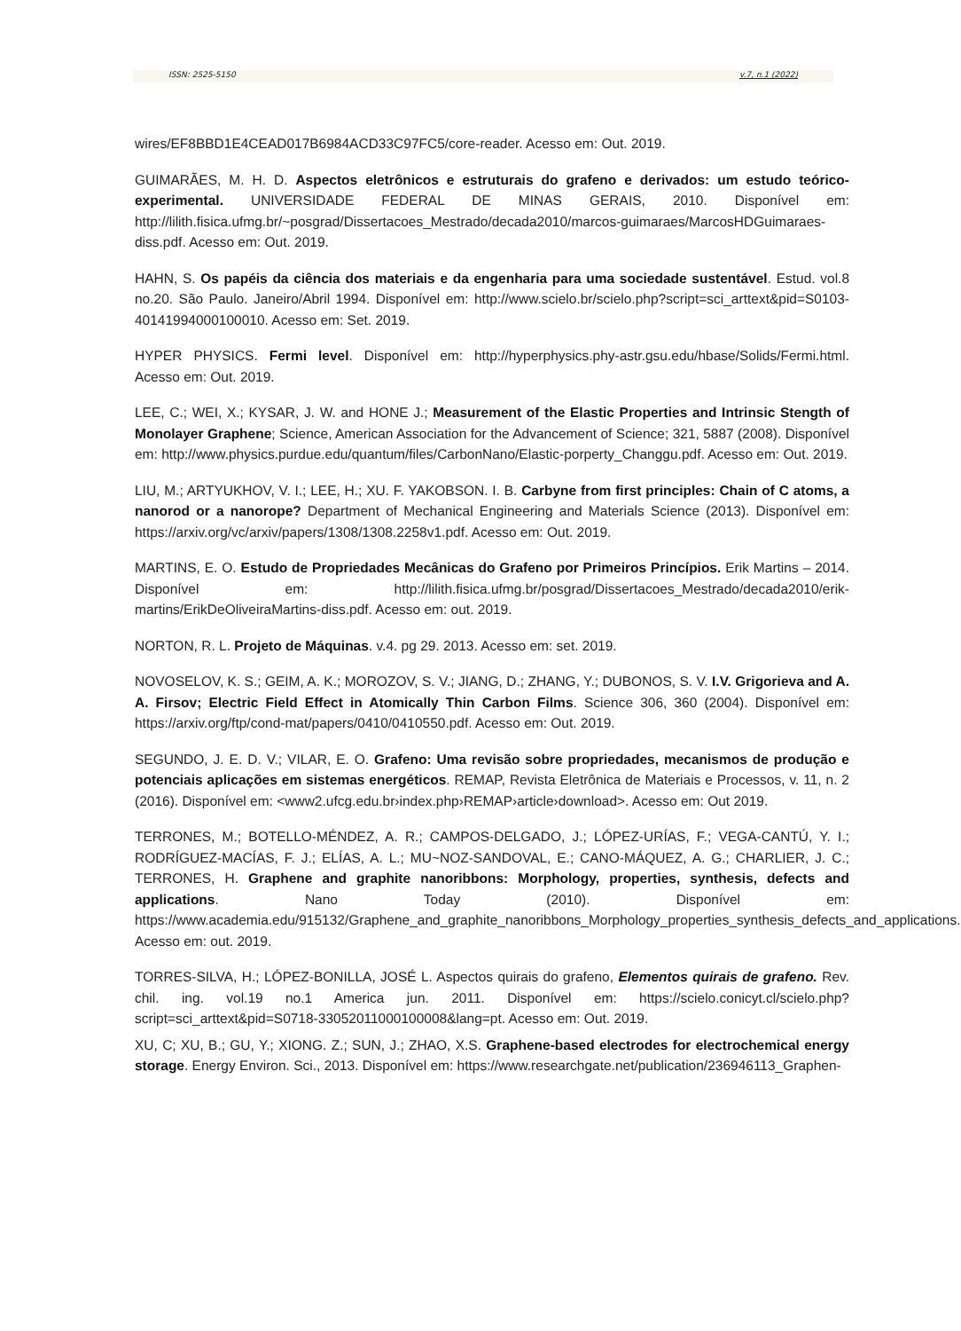ISSN: 2525-5150 v.7, n.1 (2022)
wires/EF8BBD1E4CEAD017B6984ACD33C97FC5/core-reader. Acesso em: Out. 2019.
GUIMARÃES, M. H. D. Aspectos eletrônicos e estruturais do grafeno e derivados: um estudo teórico-experimental. UNIVERSIDADE FEDERAL DE MINAS GERAIS, 2010. Disponível em: http://lilith.fisica.ufmg.br/~posgrad/Dissertacoes_Mestrado/decada2010/marcos-guimaraes/MarcosHDGuimaraes-diss.pdf. Acesso em: Out. 2019.
HAHN, S. Os papéis da ciência dos materiais e da engenharia para uma sociedade sustentável. Estud. vol.8 no.20. São Paulo. Janeiro/Abril 1994. Disponível em: http://www.scielo.br/scielo.php?script=sci_arttext&pid=S0103-40141994000100010. Acesso em: Set. 2019.
HYPER PHYSICS. Fermi level. Disponível em: http://hyperphysics.phy-astr.gsu.edu/hbase/Solids/Fermi.html. Acesso em: Out. 2019.
LEE, C.; WEI, X.; KYSAR, J. W. and HONE J.; Measurement of the Elastic Properties and Intrinsic Stength of Monolayer Graphene; Science, American Association for the Advancement of Science; 321, 5887 (2008). Disponível em: http://www.physics.purdue.edu/quantum/files/CarbonNano/Elastic-porperty_Changgu.pdf. Acesso em: Out. 2019.
LIU, M.; ARTYUKHOV, V. I.; LEE, H.; XU. F. YAKOBSON. I. B. Carbyne from first principles: Chain of C atoms, a nanorod or a nanorope? Department of Mechanical Engineering and Materials Science (2013). Disponível em: https://arxiv.org/vc/arxiv/papers/1308/1308.2258v1.pdf. Acesso em: Out. 2019.
MARTINS, E. O. Estudo de Propriedades Mecânicas do Grafeno por Primeiros Princípios. Erik Martins – 2014. Disponível em: http://lilith.fisica.ufmg.br/posgrad/Dissertacoes_Mestrado/decada2010/erik-martins/ErikDeOliveiraMartins-diss.pdf. Acesso em: out. 2019.
NORTON, R. L. Projeto de Máquinas. v.4. pg 29. 2013. Acesso em: set. 2019.
NOVOSELOV, K. S.; GEIM, A. K.; MOROZOV, S. V.; JIANG, D.; ZHANG, Y.; DUBONOS, S. V. I.V. Grigorieva and A. A. Firsov; Electric Field Effect in Atomically Thin Carbon Films. Science 306, 360 (2004). Disponível em: https://arxiv.org/ftp/cond-mat/papers/0410/0410550.pdf. Acesso em: Out. 2019.
SEGUNDO, J. E. D. V.; VILAR, E. O. Grafeno: Uma revisão sobre propriedades, mecanismos de produção e potenciais aplicações em sistemas energéticos. REMAP, Revista Eletrônica de Materiais e Processos, v. 11, n. 2 (2016). Disponível em: <www2.ufcg.edu.br›index.php›REMAP›article›download>. Acesso em: Out 2019.
TERRONES, M.; BOTELLO-MÉNDEZ, A. R.; CAMPOS-DELGADO, J.; LÓPEZ-URÍAS, F.; VEGA-CANTÚ, Y. I.; RODRÍGUEZ-MACÍAS, F. J.; ELÍAS, A. L.; MU~NOZ-SANDOVAL, E.; CANO-MÁQUEZ, A. G.; CHARLIER, J. C.; TERRONES, H. Graphene and graphite nanoribbons: Morphology, properties, synthesis, defects and applications. Nano Today (2010). Disponível em: https://www.academia.edu/915132/Graphene_and_graphite_nanoribbons_Morphology_properties_synthesis_defects_and_applications. Acesso em: out. 2019.
TORRES-SILVA, H.; LÓPEZ-BONILLA, JOSÉ L. Aspectos quirais do grafeno, Elementos quirais de grafeno. Rev. chil. ing. vol.19 no.1 America jun. 2011. Disponível em: https://scielo.conicyt.cl/scielo.php?script=sci_arttext&pid=S0718-33052011000100008&lang=pt. Acesso em: Out. 2019.
XU, C; XU, B.; GU, Y.; XIONG. Z.; SUN, J.; ZHAO, X.S. Graphene-based electrodes for electrochemical energy storage. Energy Environ. Sci., 2013. Disponível em: https://www.researchgate.net/publication/236946113_Graphen-